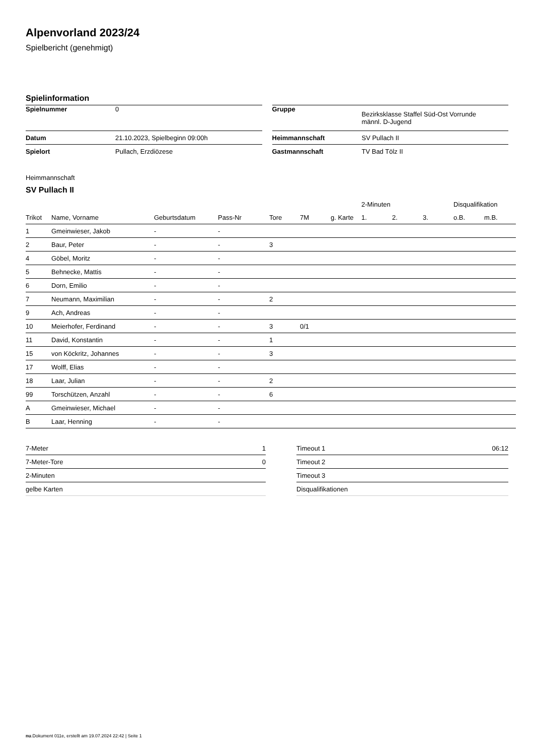Alpenvorland 2023/24
Spielbericht (genehmigt)
Spielinformation
| Spielnummer | 0 |
| Datum | 21.10.2023, Spielbeginn 09:00h |
| Spielort | Pullach, Erzdiözese |
| Gruppe | Bezirksklasse Staffel Süd-Ost Vorrunde männl. D-Jugend |
| Heimmannschaft | SV Pullach II |
| Gastmannschaft | TV Bad Tölz II |
Heimmannschaft
SV Pullach II
| | | | | | | | 2-Minuten | | | Disqualifikation | |
| --- | --- | --- | --- | --- | --- | --- | --- | --- | --- | --- | --- |
| Trikot | Name, Vorname | Geburtsdatum | Pass-Nr | Tore | 7M | g. Karte | 1. | 2. | 3. | o.B. | m.B. |
| 1 | Gmeinwieser, Jakob | - | - | | | | | | | | |
| 2 | Baur, Peter | - | - | 3 | | | | | | | |
| 4 | Göbel, Moritz | - | - | | | | | | | | |
| 5 | Behnecke, Mattis | - | - | | | | | | | | |
| 6 | Dorn, Emilio | - | - | | | | | | | | |
| 7 | Neumann, Maximilian | - | - | 2 | | | | | | | |
| 9 | Ach, Andreas | - | - | | | | | | | | |
| 10 | Meierhofer, Ferdinand | - | - | 3 | 0/1 | | | | | | |
| 11 | David, Konstantin | - | - | 1 | | | | | | | |
| 15 | von Köckritz, Johannes | - | - | 3 | | | | | | | |
| 17 | Wolff, Elias | - | - | | | | | | | | |
| 18 | Laar, Julian | - | - | 2 | | | | | | | |
| 99 | Torschützen, Anzahl | - | - | 6 | | | | | | | |
| A | Gmeinwieser, Michael | - | - | | | | | | | | |
| B | Laar, Henning | - | - | | | | | | | | |
| 7-Meter | 1 |
| 7-Meter-Tore | 0 |
| 2-Minuten | |
| gelbe Karten | |
| Timeout 1 | 06:12 |
| Timeout 2 | |
| Timeout 3 | |
| Disqualifikationen | |
nu.Dokument 011e, erstellt am 19.07.2024 22:42 | Seite 1